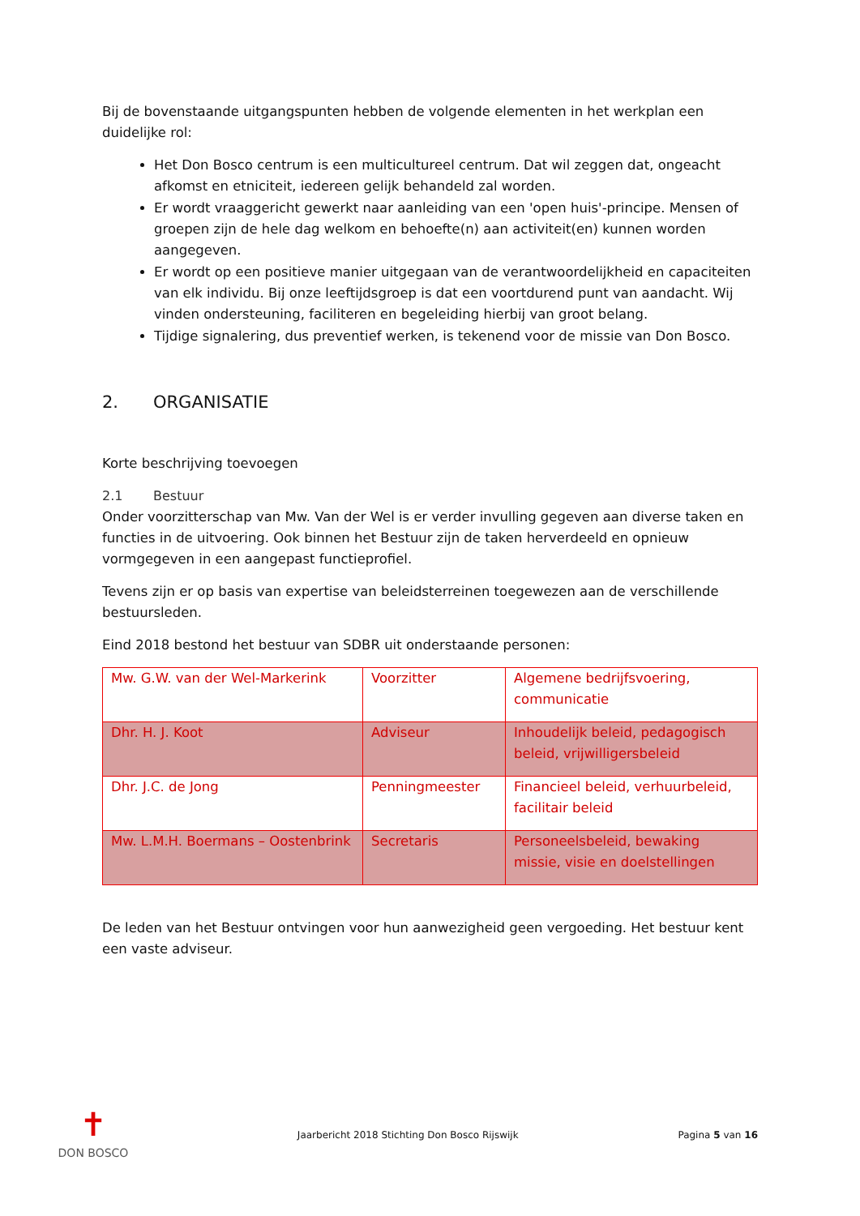Bij de bovenstaande uitgangspunten hebben de volgende elementen in het werkplan een duidelijke rol:
Het Don Bosco centrum is een multicultureel centrum. Dat wil zeggen dat, ongeacht afkomst en etniciteit, iedereen gelijk behandeld zal worden.
Er wordt vraaggericht gewerkt naar aanleiding van een 'open huis'-principe. Mensen of groepen zijn de hele dag welkom en behoefte(n) aan activiteit(en) kunnen worden aangegeven.
Er wordt op een positieve manier uitgegaan van de verantwoordelijkheid en capaciteiten van elk individu. Bij onze leeftijdsgroep is dat een voortdurend punt van aandacht. Wij vinden ondersteuning, faciliteren en begeleiding hierbij van groot belang.
Tijdige signalering, dus preventief werken, is tekenend voor de missie van Don Bosco.
2. ORGANISATIE
Korte beschrijving toevoegen
2.1 Bestuur
Onder voorzitterschap van Mw. Van der Wel is er verder invulling gegeven aan diverse taken en functies in de uitvoering. Ook binnen het Bestuur zijn de taken herverdeeld en opnieuw vormgegeven in een aangepast functieprofiel.
Tevens zijn er op basis van expertise van beleidsterreinen toegewezen aan de verschillende bestuursleden.
Eind 2018 bestond het bestuur van SDBR uit onderstaande personen:
| Mw. G.W. van der Wel-Markerink | Voorzitter | Algemene bedrijfsvoering, communicatie |
| Dhr. H. J. Koot | Adviseur | Inhoudelijk beleid, pedagogisch beleid, vrijwilligersbeleid |
| Dhr. J.C. de Jong | Penningmeester | Financieel beleid, verhuurbeleid, facilitair beleid |
| Mw. L.M.H. Boermans – Oostenbrink | Secretaris | Personeelsbeleid, bewaking missie, visie en doelstellingen |
De leden van het Bestuur ontvingen voor hun aanwezigheid geen vergoeding. Het bestuur kent een vaste adviseur.
✝
DON BOSCO
Jaarbericht 2018 Stichting Don Bosco Rijswijk
Pagina 5 van 16